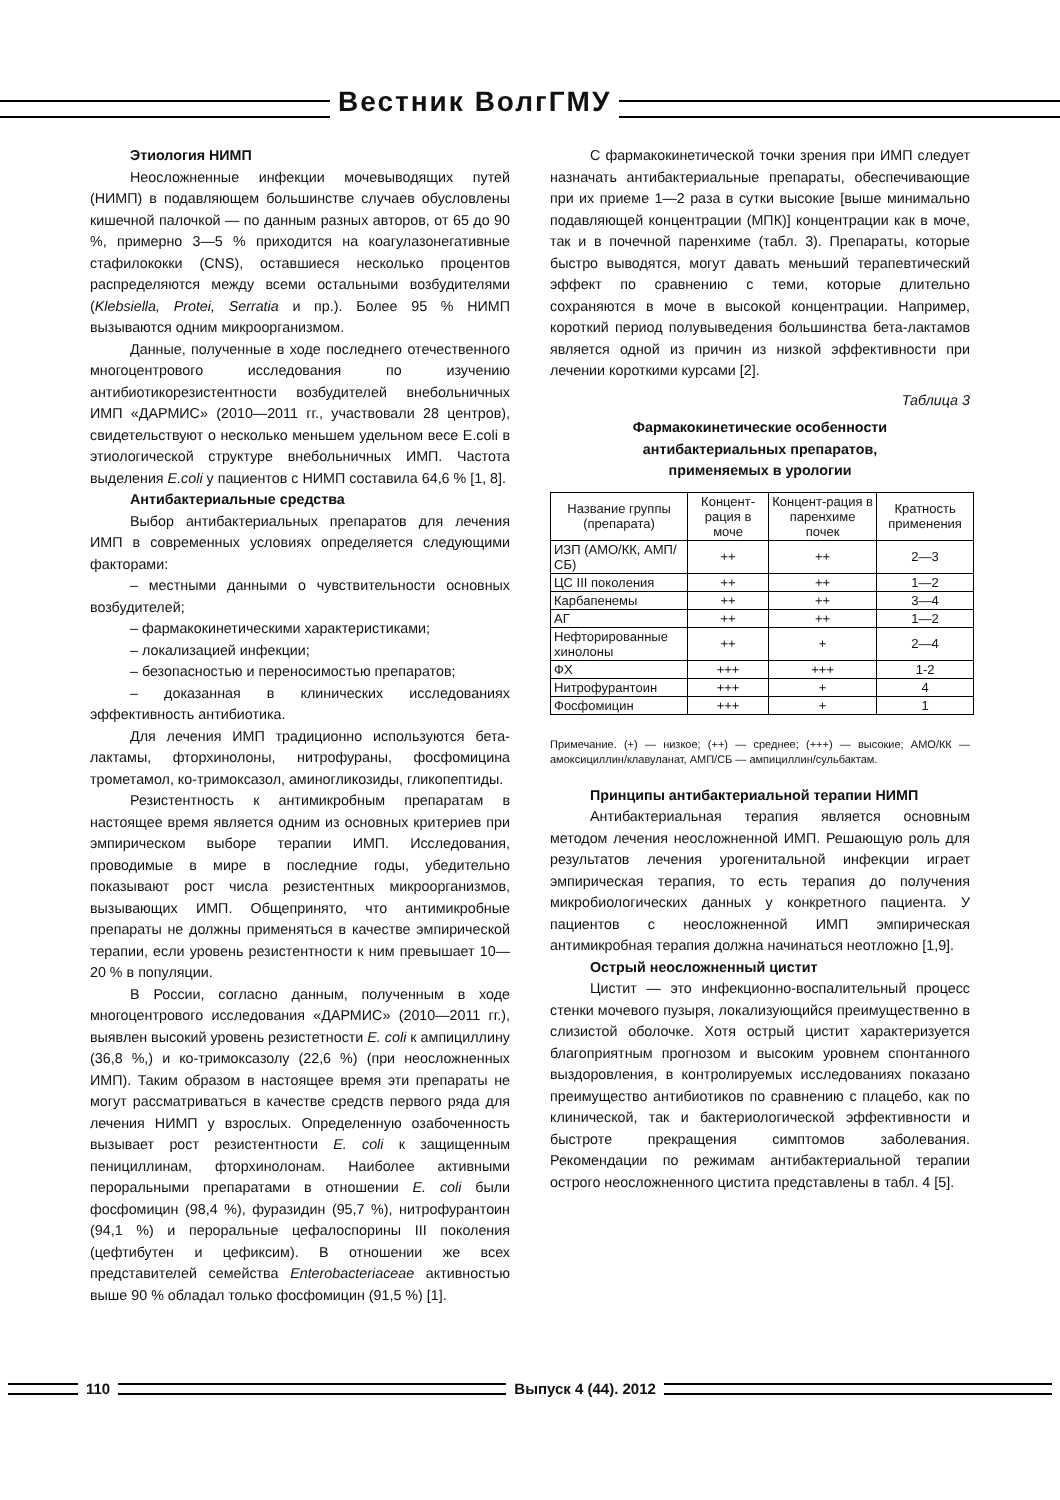Вестник ВолгГМУ
Этиология НИМП
Неосложненные инфекции мочевыводящих путей (НИМП) в подавляющем большинстве случаев обусловлены кишечной палочкой — по данным разных авторов, от 65 до 90 %, примерно 3—5 % приходится на коагулазонегативные стафилококки (CNS), оставшиеся несколько процентов распределяются между всеми остальными возбудителями (Klebsiella, Protei, Serratia и пр.). Более 95 % НИМП вызываются одним микроорганизмом.
Данные, полученные в ходе последнего отечественного многоцентрового исследования по изучению антибиотикорезистентности возбудителей внебольничных ИМП «ДАРМИС» (2010—2011 гг., участвовали 28 центров), свидетельствуют о несколько меньшем удельном весе E.coli в этиологической структуре внебольничных ИМП. Частота выделения E.coli у пациентов с НИМП составила 64,6 % [1, 8].
Антибактериальные средства
Выбор антибактериальных препаратов для лечения ИМП в современных условиях определяется следующими факторами:
– местными данными о чувствительности основных возбудителей;
– фармакокинетическими характеристиками;
– локализацией инфекции;
– безопасностью и переносимостью препаратов;
– доказанная в клинических исследованиях эффективность антибиотика.
Для лечения ИМП традиционно используются бета-лактамы, фторхинолоны, нитрофураны, фосфомицина трометамол, ко-тримоксазол, аминогликозиды, гликопептиды.
Резистентность к антимикробным препаратам в настоящее время является одним из основных критериев при эмпирическом выборе терапии ИМП. Исследования, проводимые в мире в последние годы, убедительно показывают рост числа резистентных микроорганизмов, вызывающих ИМП. Общепринято, что антимикробные препараты не должны применяться в качестве эмпирической терапии, если уровень резистентности к ним превышает 10—20 % в популяции.
В России, согласно данным, полученным в ходе многоцентрового исследования «ДАРМИС» (2010—2011 гг.), выявлен высокий уровень резистетности E. coli к ампициллину (36,8 %,) и ко-тримоксазолу (22,6 %) (при неосложненных ИМП). Таким образом в настоящее время эти препараты не могут рассматриваться в качестве средств первого ряда для лечения НИМП у взрослых. Определенную озабоченность вызывает рост резистентности E. coli к защищенным пенициллинам, фторхинолонам. Наиболее активными пероральными препаратами в отношении E. coli были фосфомицин (98,4 %), фуразидин (95,7 %), нитрофурантоин (94,1 %) и пероральные цефалоспорины III поколения (цефтибутен и цефиксим). В отношении же всех представителей семейства Enterobacteriaceae активностью выше 90 % обладал только фосфомицин (91,5 %) [1].
С фармакокинетической точки зрения при ИМП следует назначать антибактериальные препараты, обеспечивающие при их приеме 1—2 раза в сутки высокие [выше минимально подавляющей концентрации (МПК)] концентрации как в моче, так и в почечной паренхиме (табл. 3). Препараты, которые быстро выводятся, могут давать меньший терапевтический эффект по сравнению с теми, которые длительно сохраняются в моче в высокой концентрации. Например, короткий период полувыведения большинства бета-лактамов является одной из причин из низкой эффективности при лечении короткими курсами [2].
Таблица 3
Фармакокинетические особенности
антибактериальных препаратов,
применяемых в урологии
| Название группы (препарата) | Концент-рация в моче | Концент-рация в паренхиме почек | Кратность применения |
| --- | --- | --- | --- |
| ИЗП (АМО/КК, АМП/СБ) | ++ | ++ | 2—3 |
| ЦС III поколения | ++ | ++ | 1—2 |
| Карбапенемы | ++ | ++ | 3—4 |
| АГ | ++ | ++ | 1—2 |
| Нефторированные хинолоны | ++ | + | 2—4 |
| ФХ | +++ | +++ | 1-2 |
| Нитрофурантоин | +++ | + | 4 |
| Фосфомицин | +++ | + | 1 |
Примечание. (+) — низкое; (++) — среднее; (+++) — высокие; АМО/КК — амоксициллин/клавуланат, АМП/СБ — ампициллин/сульбактам.
Принципы антибактериальной терапии НИМП
Антибактериальная терапия является основным методом лечения неосложненной ИМП. Решающую роль для результатов лечения урогенитальной инфекции играет эмпирическая терапия, то есть терапия до получения микробиологических данных у конкретного пациента. У пациентов с неосложненной ИМП эмпирическая антимикробная терапия должна начинаться неотложно [1,9].
Острый неосложненный цистит
Цистит — это инфекционно-воспалительный процесс стенки мочевого пузыря, локализующийся преимущественно в слизистой оболочке. Хотя острый цистит характеризуется благоприятным прогнозом и высоким уровнем спонтанного выздоровления, в контролируемых исследованиях показано преимущество антибиотиков по сравнению с плацебо, как по клинической, так и бактериологической эффективности и быстроте прекращения симптомов заболевания. Рекомендации по режимам антибактериальной терапии острого неосложненного цистита представлены в табл. 4 [5].
110 Выпуск 4 (44). 2012